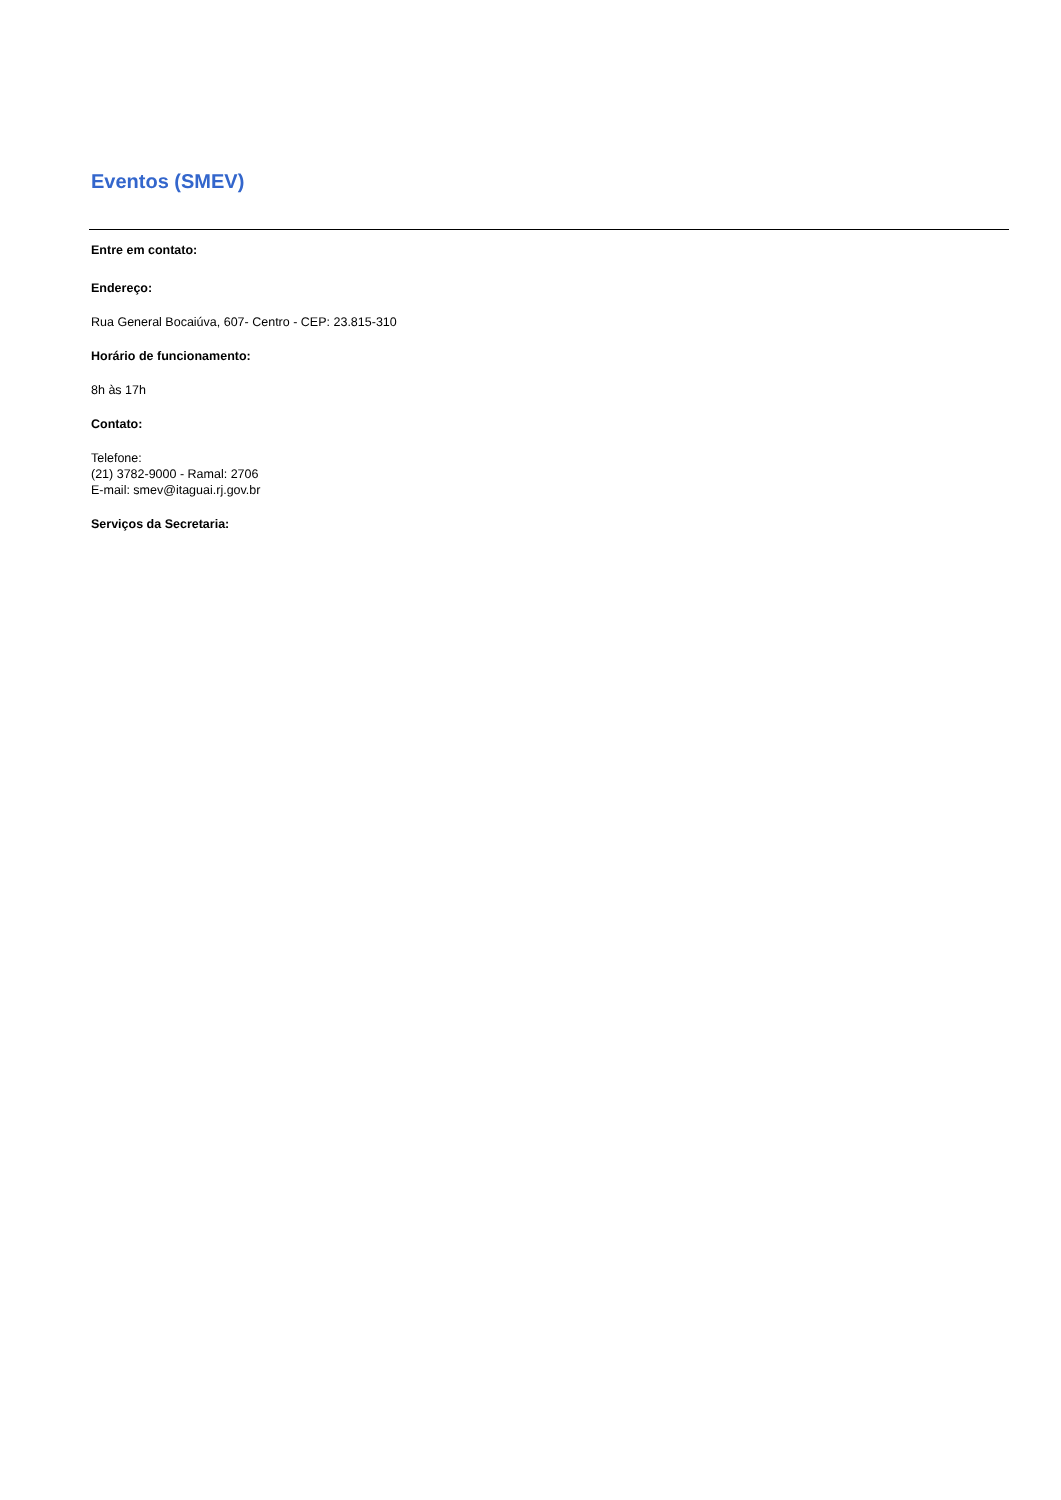Eventos (SMEV)
Entre em contato:
Endereço:
Rua General Bocaiúva, 607- Centro - CEP: 23.815-310
Horário de funcionamento:
8h às 17h
Contato:
Telefone:
(21) 3782-9000 - Ramal: 2706
E-mail: smev@itaguai.rj.gov.br
Serviços da Secretaria: